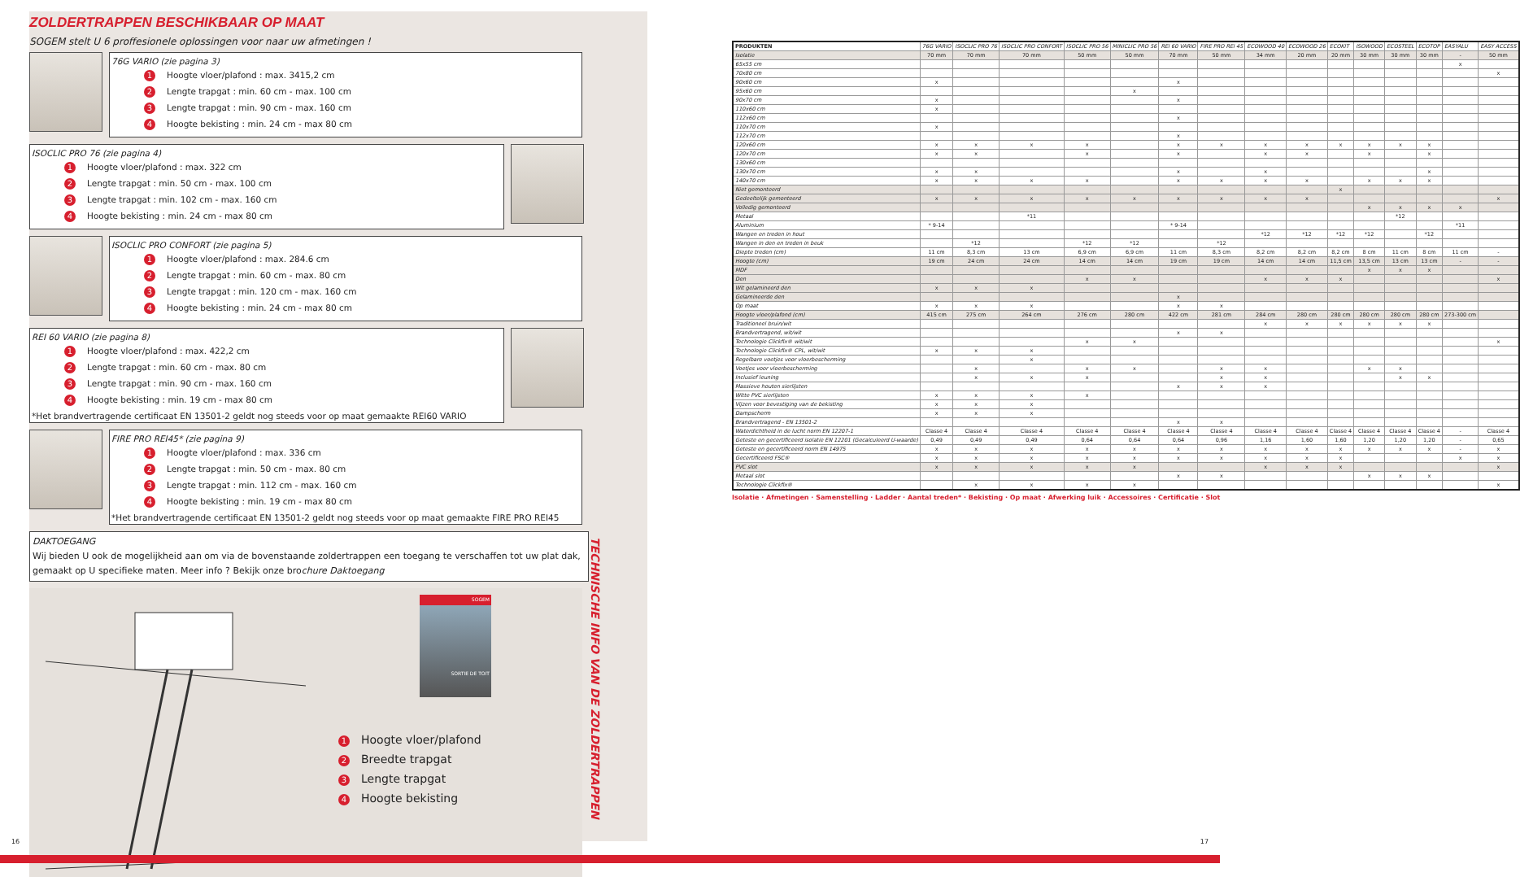ZOLDERTRAPPEN BESCHIKBAAR OP MAAT
SOGEM stelt U 6 proffesionele oplossingen voor naar uw afmetingen !
76G VARIO (zie pagina 3)
1 Hoogte vloer/plafond : max. 3415,2 cm
2 Lengte trapgat : min. 60 cm - max. 100 cm
3 Lengte trapgat : min. 90 cm - max. 160 cm
4 Hoogte bekisting : min. 24 cm - max 80 cm
ISOCLIC PRO 76 (zie pagina 4)
1 Hoogte vloer/plafond : max. 322 cm
2 Lengte trapgat : min. 50 cm - max. 100 cm
3 Lengte trapgat : min. 102 cm - max. 160 cm
4 Hoogte bekisting : min. 24 cm - max 80 cm
ISOCLIC PRO CONFORT (zie pagina 5)
1 Hoogte vloer/plafond : max. 284.6 cm
2 Lengte trapgat : min. 60 cm - max. 80 cm
3 Lengte trapgat : min. 120 cm - max. 160 cm
4 Hoogte bekisting : min. 24 cm - max 80 cm
REI 60 VARIO (zie pagina 8)
1 Hoogte vloer/plafond : max. 422,2 cm
2 Lengte trapgat : min. 60 cm - max. 80 cm
3 Lengte trapgat : min. 90 cm - max. 160 cm
4 Hoogte bekisting : min. 19 cm - max 80 cm
*Het brandvertragende certificaat EN 13501-2 geldt nog steeds voor op maat gemaakte REI60 VARIO
FIRE PRO REI45* (zie pagina 9)
1 Hoogte vloer/plafond : max. 336 cm
2 Lengte trapgat : min. 50 cm - max. 80 cm
3 Lengte trapgat : min. 112 cm - max. 160 cm
4 Hoogte bekisting : min. 19 cm - max 80 cm
*Het brandvertragende certificaat EN 13501-2 geldt nog steeds voor op maat gemaakte FIRE PRO REI45
DAKTOEGANG
Wij bieden U ook de mogelijkheid aan om via de bovenstaande zoldertrappen een toegang te verschaffen tot uw plat dak, gemaakt op U specifieke maten. Meer info ? Bekijk onze brochure Daktoegang
SOGEM
SORTIE DE TOIT
1 Hoogte vloer/plafond
2 Breedte trapgat
3 Lengte trapgat
4 Hoogte bekisting
TECHNISCHE INFO VAN DE ZOLDERTRAPPEN
| PRODUKTEN | 76G VARIO | ISOCLIC PRO 76 | ISOCLIC PRO CONFORT | ISOCLIC PRO 56 | MINICLIC PRO 56 | REI 60 VARIO | FIRE PRO REI 45 | ECOWOOD 40 | ECOWOOD 26 | ECOKIT | ISOWOOD | ECOSTEEL | ECOTOP | EASYALU | EASY ACCESS |
| --- | --- | --- | --- | --- | --- | --- | --- | --- | --- | --- | --- | --- | --- | --- | --- |
| Isolatie | 70 mm | 70 mm | 70 mm | 50 mm | 50 mm | 70 mm | 50 mm | 34 mm | 20 mm | 20 mm | 30 mm | 30 mm | 30 mm | - | 50 mm |
| 65x55 cm | | | | | | | | | | | | | | x | |
| 70x80 cm | | | | | | | | | | | | | | | x |
| 90x60 cm | x | | | | | x | | | | | | | | | |
| 95x60 cm | | | | | x | | | | | | | | | | |
| 90x70 cm | x | | | | | x | | | | | | | | | |
| 110x60 cm | x | | | | | | | | | | | | | | |
| 112x60 cm | | | | | | x | | | | | | | | | |
| 110x70 cm | x | | | | | | | | | | | | | | |
| 112x70 cm | | | | | | x | | | | | | | | | |
| 120x60 cm | x | x | x | x | | x | x | x | x | x | x | x | x | | |
| 120x70 cm | x | x | | x | | x | | x | x | | x | | x | | |
| 130x60 cm | | | | | | | | | | | | | | | |
| 130x70 cm | x | x | | | | x | | x | | | | | x | | |
| 140x70 cm | x | x | x | x | | x | x | x | x | | x | x | x | | |
| Niet gemonteerd | | | | | | | | | | x | | | | | |
| Gedeeltelijk gemonteerd | x | x | x | x | x | x | x | x | x | | | | | | x |
| Volledig gemonteerd | | | | | | | | | | | x | x | x | x | |
| Metaal | | | *11 | | | | | | | | | *12 | | | |
| Aluminium | * 9-14 | | | | | * 9-14 | | | | | | | | *11 | |
| Wangen en treden in hout | | | | | | | | *12 | *12 | *12 | *12 | | *12 | | |
| Wangen in den en treden in beuk | | *12 | | *12 | *12 | | *12 | | | | | | | | |
| Diepte treden (cm) | 11 cm | 8,3 cm | 13 cm | 6,9 cm | 6,9 cm | 11 cm | 8,3 cm | 8,2 cm | 8,2 cm | 8,2 cm | 8 cm | 11 cm | 8 cm | 11 cm | - |
| Hoogte (cm) | 19 cm | 24 cm | 24 cm | 14 cm | 14 cm | 19 cm | 19 cm | 14 cm | 14 cm | 11,5 cm | 13,5 cm | 13 cm | 13 cm | - | - |
| MDF | | | | | | | | | | | x | x | x | | |
| Den | | | | x | x | | | x | x | x | | | | | x |
| Wit gelamineerd den | x | x | x | | | | | | | | | | | | |
| Gelamineerde den | | | | | | x | | | | | | | | | |
| Op maat | x | x | x | | | x | x | | | | | | | | |
| Hoogte vloer/plafond (cm) | 415 cm | 275 cm | 264 cm | 276 cm | 280 cm | 422 cm | 281 cm | 284 cm | 280 cm | 280 cm | 280 cm | 280 cm | 280 cm | 273-300 cm | |
| Traditioneel bruin/wit | | | | | | | | x | x | x | x | x | x | | |
| Brandvertragend, wit/wit | | | | | | x | x | | | | | | | | |
| Technologie Clickfix® wit/wit | | | | x | x | | | | | | | | | | x |
| Technologie Clickfix® CPL, wit/wit | x | x | x | | | | | | | | | | | | |
| Regelbare voetjes voor vloerbescherming | | | x | | | | | | | | | | | | |
| Voetjes voor vloerbescherming | | x | | x | x | | x | x | | | x | x | | | |
| Inclusief leuning | | x | x | x | | | x | x | | | | x | x | | |
| Massieve houten sierlijsten | | | | | | x | x | x | | | | | | | |
| Witte PVC sierlijsten | x | x | x | x | | | | | | | | | | | |
| Vijzen voor bevestiging van de bekisting | x | x | x | | | | | | | | | | | | |
| Dampscherm | x | x | x | | | | | | | | | | | | |
| Brandvertragend - EN 13501-2 | | | | | | x | x | | | | | | | | |
| Waterdichtheid in de lucht norm EN 12207-1 | Classe 4 | Classe 4 | Classe 4 | Classe 4 | Classe 4 | Classe 4 | Classe 4 | Classe 4 | Classe 4 | Classe 4 | Classe 4 | Classe 4 | Classe 4 | - | Classe 4 |
| Geteste en gecertificeerd isolatie EN 12201 (Gecalculeerd U-waarde) | 0,49 | 0,49 | 0,49 | 0,64 | 0,64 | 0,64 | 0,96 | 1,16 | 1,60 | 1,60 | 1,20 | 1,20 | 1,20 | - | 0,65 |
| Geteste en gecertificeerd norm EN 14975 | x | x | x | x | x | x | x | x | x | x | x | x | x | - | x |
| Gecertificeerd FSC® | x | x | x | x | x | x | x | x | x | x | | | | x | x |
| PVC slot | x | x | x | x | x | | | x | x | x | | | | | x |
| Metaal slot | | | | | | x | x | | | | x | x | x | | |
| Technologie Clickfix® | | x | x | x | x | | | | | | | | | | x |
Isolatie · Afmetingen · Samenstelling · Ladder · Aantal treden* · Bekisting · Op maat · Afwerking luik · Accessoires · Certificatie · Slot
16 17